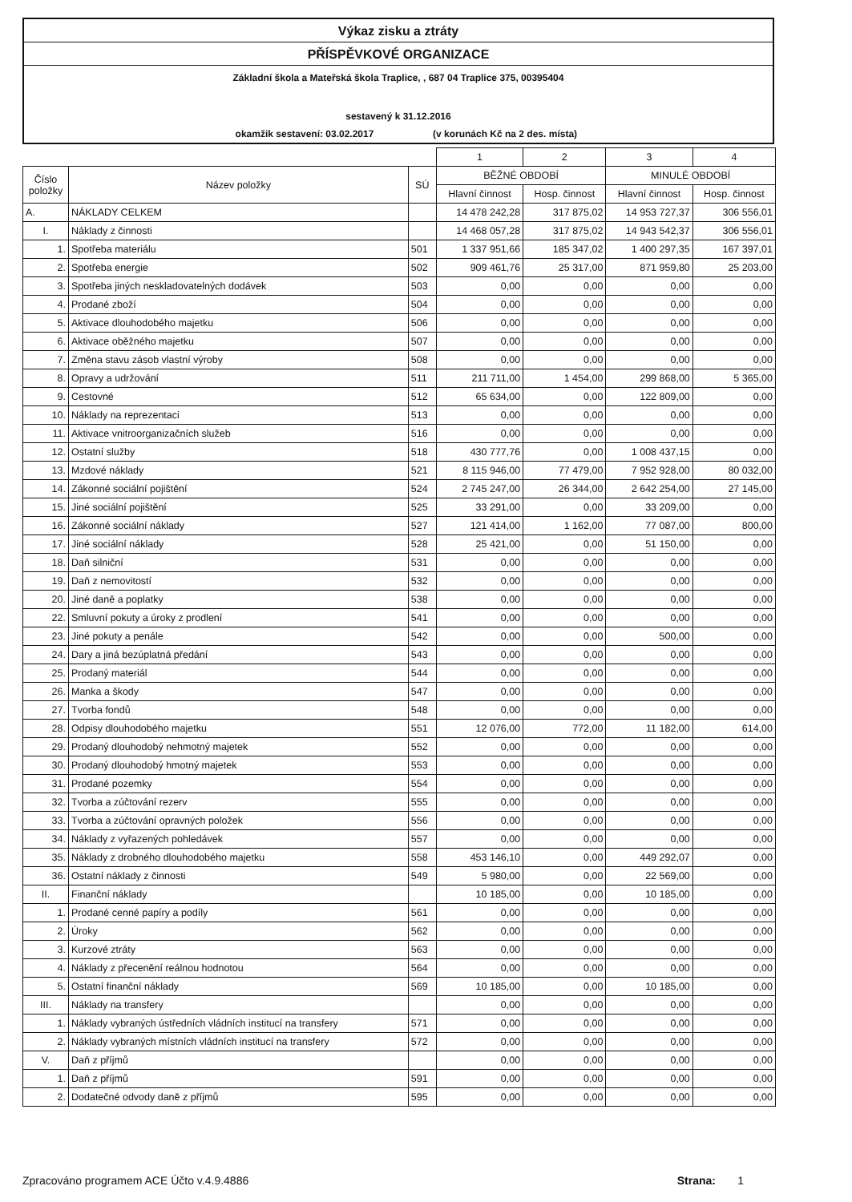Výkaz zisku a ztráty
PŘÍSPĚVKOVÉ ORGANIZACE
Základní škola a Mateřská škola Traplice, , 687 04 Traplice 375, 00395404
sestavený k 31.12.2016
okamžik sestavení: 03.02.2017 (v korunách Kč na 2 des. místa)
| | | | 1 | 2 | 3 | 4 |
| Číslo položky | Název položky | SÚ | BĚŽNÉ OBDOBÍ | | MINULÉ OBDOBÍ | |
| | | | Hlavní činnost | Hosp. činnost | Hlavní činnost | Hosp. činnost |
| A. | NÁKLADY CELKEM | | 14 478 242,28 | 317 875,02 | 14 953 727,37 | 306 556,01 |
| I. | Náklady z činnosti | | 14 468 057,28 | 317 875,02 | 14 943 542,37 | 306 556,01 |
| 1. | Spotřeba materiálu | 501 | 1 337 951,66 | 185 347,02 | 1 400 297,35 | 167 397,01 |
| 2. | Spotřeba energie | 502 | 909 461,76 | 25 317,00 | 871 959,80 | 25 203,00 |
| 3. | Spotřeba jiných neskladovatelných dodávek | 503 | 0,00 | 0,00 | 0,00 | 0,00 |
| 4. | Prodané zboží | 504 | 0,00 | 0,00 | 0,00 | 0,00 |
| 5. | Aktivace dlouhodobého majetku | 506 | 0,00 | 0,00 | 0,00 | 0,00 |
| 6. | Aktivace oběžného majetku | 507 | 0,00 | 0,00 | 0,00 | 0,00 |
| 7. | Změna stavu zásob vlastní výroby | 508 | 0,00 | 0,00 | 0,00 | 0,00 |
| 8. | Opravy a udržování | 511 | 211 711,00 | 1 454,00 | 299 868,00 | 5 365,00 |
| 9. | Cestovné | 512 | 65 634,00 | 0,00 | 122 809,00 | 0,00 |
| 10. | Náklady na reprezentaci | 513 | 0,00 | 0,00 | 0,00 | 0,00 |
| 11. | Aktivace vnitroorganizačních služeb | 516 | 0,00 | 0,00 | 0,00 | 0,00 |
| 12. | Ostatní služby | 518 | 430 777,76 | 0,00 | 1 008 437,15 | 0,00 |
| 13. | Mzdové náklady | 521 | 8 115 946,00 | 77 479,00 | 7 952 928,00 | 80 032,00 |
| 14. | Zákonné sociální pojištění | 524 | 2 745 247,00 | 26 344,00 | 2 642 254,00 | 27 145,00 |
| 15. | Jiné sociální pojištění | 525 | 33 291,00 | 0,00 | 33 209,00 | 0,00 |
| 16. | Zákonné sociální náklady | 527 | 121 414,00 | 1 162,00 | 77 087,00 | 800,00 |
| 17. | Jiné sociální náklady | 528 | 25 421,00 | 0,00 | 51 150,00 | 0,00 |
| 18. | Daň silniční | 531 | 0,00 | 0,00 | 0,00 | 0,00 |
| 19. | Daň z nemovitostí | 532 | 0,00 | 0,00 | 0,00 | 0,00 |
| 20. | Jiné daně a poplatky | 538 | 0,00 | 0,00 | 0,00 | 0,00 |
| 22. | Smluvní pokuty a úroky z prodlení | 541 | 0,00 | 0,00 | 0,00 | 0,00 |
| 23. | Jiné pokuty a penále | 542 | 0,00 | 0,00 | 500,00 | 0,00 |
| 24. | Dary a jiná bezúplatná předání | 543 | 0,00 | 0,00 | 0,00 | 0,00 |
| 25. | Prodaný materiál | 544 | 0,00 | 0,00 | 0,00 | 0,00 |
| 26. | Manka a škody | 547 | 0,00 | 0,00 | 0,00 | 0,00 |
| 27. | Tvorba fondů | 548 | 0,00 | 0,00 | 0,00 | 0,00 |
| 28. | Odpisy dlouhodobého majetku | 551 | 12 076,00 | 772,00 | 11 182,00 | 614,00 |
| 29. | Prodaný dlouhodobý nehmotný majetek | 552 | 0,00 | 0,00 | 0,00 | 0,00 |
| 30. | Prodaný dlouhodobý hmotný majetek | 553 | 0,00 | 0,00 | 0,00 | 0,00 |
| 31. | Prodané pozemky | 554 | 0,00 | 0,00 | 0,00 | 0,00 |
| 32. | Tvorba a zúčtování rezerv | 555 | 0,00 | 0,00 | 0,00 | 0,00 |
| 33. | Tvorba a zúčtování opravných položek | 556 | 0,00 | 0,00 | 0,00 | 0,00 |
| 34. | Náklady z vyřazených pohledávek | 557 | 0,00 | 0,00 | 0,00 | 0,00 |
| 35. | Náklady z drobného dlouhodobého majetku | 558 | 453 146,10 | 0,00 | 449 292,07 | 0,00 |
| 36. | Ostatní náklady z činnosti | 549 | 5 980,00 | 0,00 | 22 569,00 | 0,00 |
| II. | Finanční náklady | | 10 185,00 | 0,00 | 10 185,00 | 0,00 |
| 1. | Prodané cenné papíry a podíly | 561 | 0,00 | 0,00 | 0,00 | 0,00 |
| 2. | Úroky | 562 | 0,00 | 0,00 | 0,00 | 0,00 |
| 3. | Kurzové ztráty | 563 | 0,00 | 0,00 | 0,00 | 0,00 |
| 4. | Náklady z přecenění reálnou hodnotou | 564 | 0,00 | 0,00 | 0,00 | 0,00 |
| 5. | Ostatní finanční náklady | 569 | 10 185,00 | 0,00 | 10 185,00 | 0,00 |
| III. | Náklady na transfery | | 0,00 | 0,00 | 0,00 | 0,00 |
| 1. | Náklady vybraných ústředních vládních institucí na transfery | 571 | 0,00 | 0,00 | 0,00 | 0,00 |
| 2. | Náklady vybraných místních vládních institucí na transfery | 572 | 0,00 | 0,00 | 0,00 | 0,00 |
| V. | Daň z příjmů | | 0,00 | 0,00 | 0,00 | 0,00 |
| 1. | Daň z příjmů | 591 | 0,00 | 0,00 | 0,00 | 0,00 |
| 2. | Dodatečné odvody daně z příjmů | 595 | 0,00 | 0,00 | 0,00 | 0,00 |
Zpracováno programem ACE Účto v.4.9.4886 Strana: 1